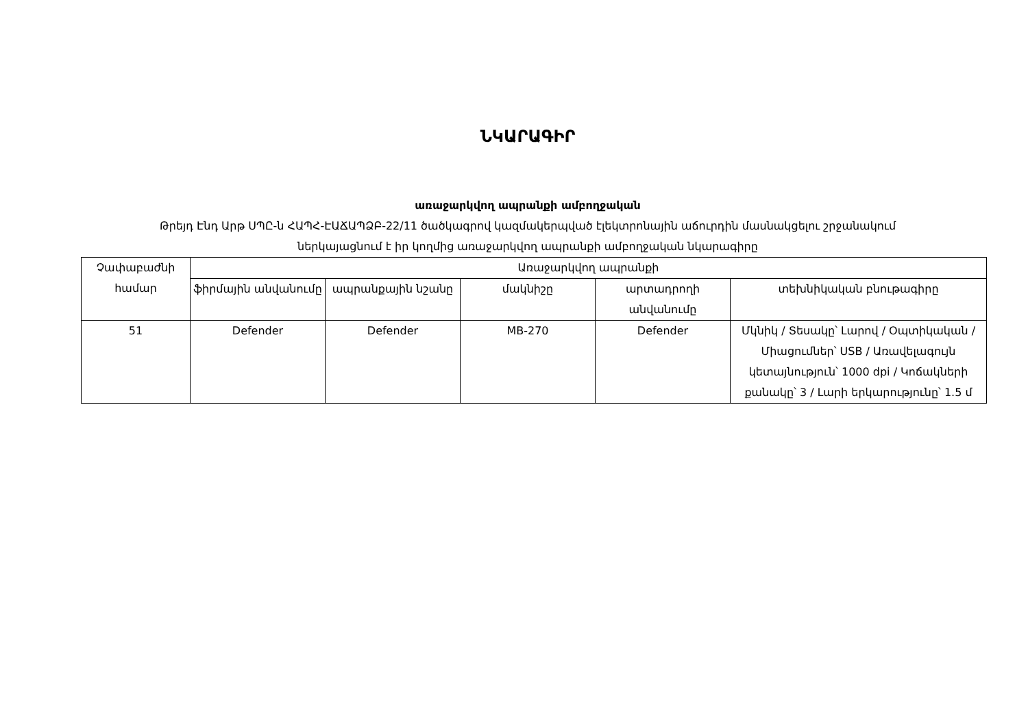ՆԿԱՐԱԳԻՐ
առաջարկվող ապրանքի ամբողջական
Թրեյդ Էնդ Արթ ՍՊԸ-ն ՀԱՊՀ-ԷԱՃԱՊՁԲ-22/11 ծածկագրով կազմակերպված էլեկտրոնային աճուրդին մասնակցելու շրջանակում
ներկայացնում է իր կողմից առաջարկվող ապրանքի ամբողջական նկարագիրը
| Չափաբաժնի համար | Առաջարկվող ապրանքի | | | | |
| --- | --- | --- | --- | --- | --- |
| | ֆիրմային անվանումը | ապրանքային նշանը | մակնիշը | արտադրողի անվանումը | տեխնիկական բնութագիրը |
| 51 | Defender | Defender | MB-270 | Defender | Մկնիկ / Տեսակը՝ Լարով / Օպտիկական / Միացումներ՝ USB / Առավելագույն կետայնություն՝ 1000 dpi / Կոճակների քանակը՝ 3 / Լարի երկարությունը՝ 1.5 մ |